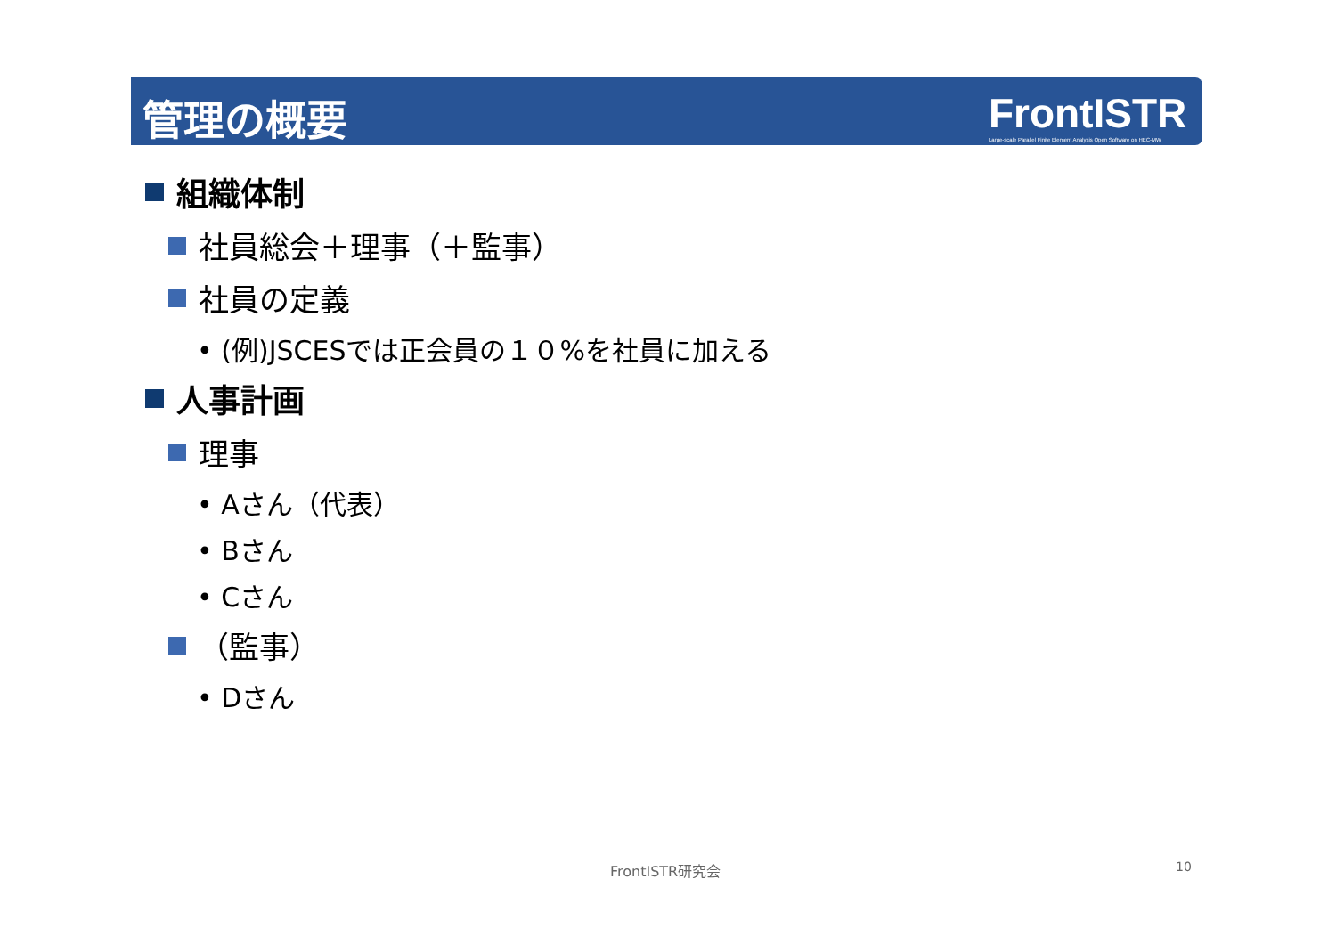管理の概要
FrontISTR
Large-scale Parallel Finite Element Analysis Open Software on HEC-MW
組織体制
社員総会＋理事（＋監事）
社員の定義
• (例)JSCESでは正会員の１０%を社員に加える
人事計画
理事
• Aさん（代表）
• Bさん
• Cさん
（監事）
• Dさん
FrontISTR研究会 10